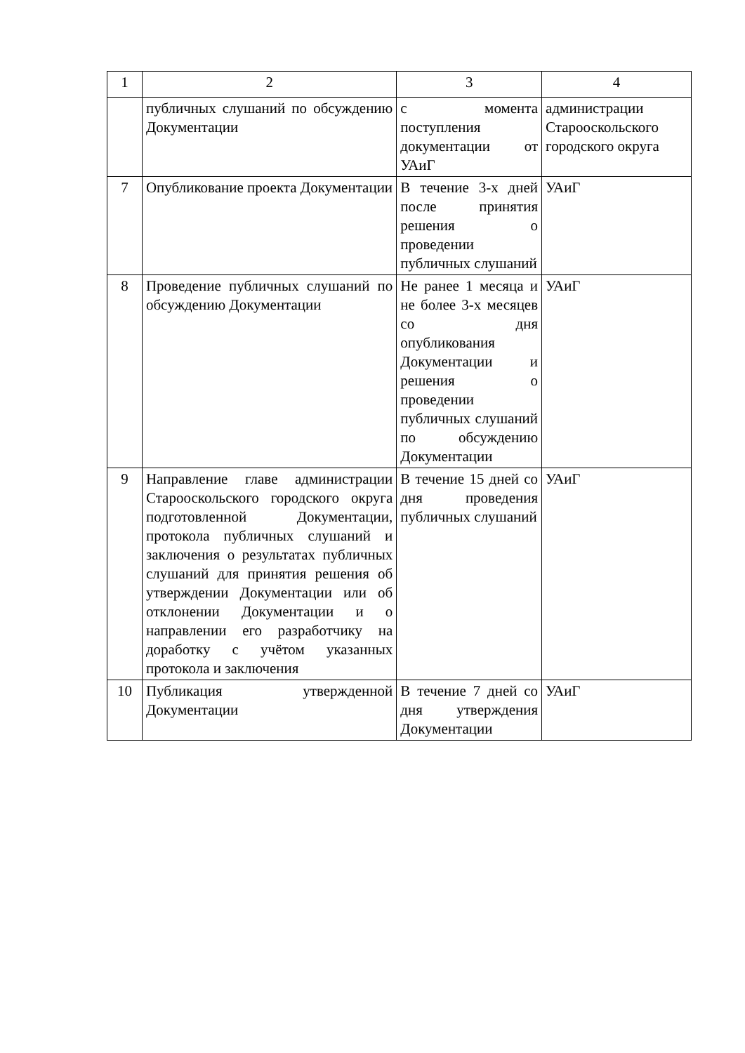| 1 | 2 | 3 | 4 |
| | публичных слушаний по обсуждению Документации | с момента поступления документации от УАиГ | администрации Старооскольского городского округа |
| 7 | Опубликование проекта Документации | В течение 3-х дней после принятия решения о проведении публичных слушаний | УАиГ |
| 8 | Проведение публичных слушаний по обсуждению Документации | Не ранее 1 месяца и не более 3-х месяцев со дня опубликования Документации и решения о проведении публичных слушаний по обсуждению Документации | УАиГ |
| 9 | Направление главе администрации Старооскольского городского округа подготовленной Документации, протокола публичных слушаний и заключения о результатах публичных слушаний для принятия решения об утверждении Документации или об отклонении Документации и о направлении его разработчику на доработку с учётом указанных протокола и заключения | В течение 15 дней со дня проведения публичных слушаний | УАиГ |
| 10 | Публикация утвержденной Документации | В течение 7 дней со дня утверждения Документации | УАиГ |